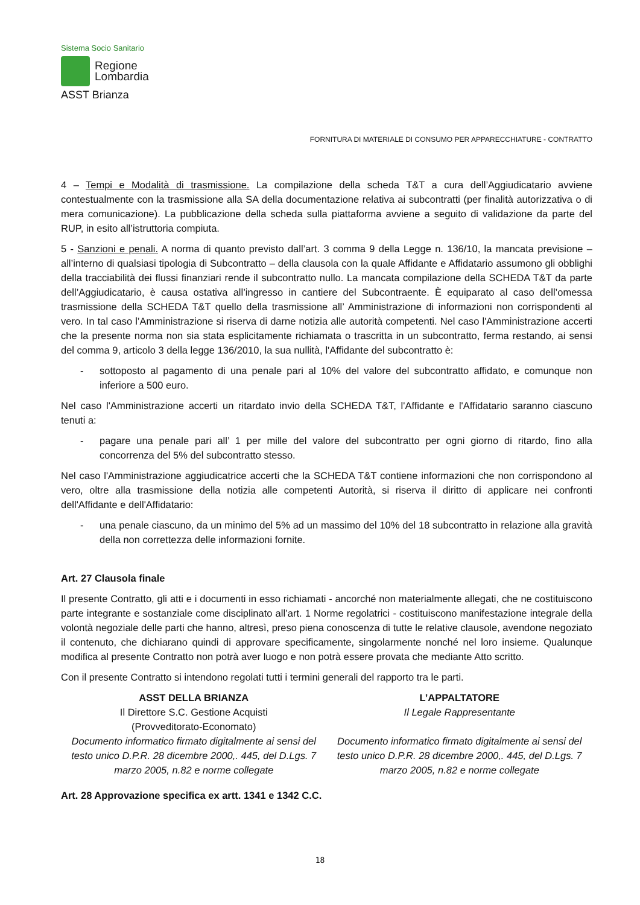Sistema Socio Sanitario
Regione
Lombardia
ASST Brianza
FORNITURA DI MATERIALE DI CONSUMO PER APPARECCHIATURE - CONTRATTO
4 – Tempi e Modalità di trasmissione. La compilazione della scheda T&T a cura dell’Aggiudicatario avviene contestualmente con la trasmissione alla SA della documentazione relativa ai subcontratti (per finalità autorizzativa o di mera comunicazione). La pubblicazione della scheda sulla piattaforma avviene a seguito di validazione da parte del RUP, in esito all’istruttoria compiuta.
5 - Sanzioni e penali. A norma di quanto previsto dall’art. 3 comma 9 della Legge n. 136/10, la mancata previsione – all’interno di qualsiasi tipologia di Subcontratto – della clausola con la quale Affidante e Affidatario assumono gli obblighi della tracciabilità dei flussi finanziari rende il subcontratto nullo. La mancata compilazione della SCHEDA T&T da parte dell’Aggiudicatario, è causa ostativa all’ingresso in cantiere del Subcontraente. È equiparato al caso dell’omessa trasmissione della SCHEDA T&T quello della trasmissione all’ Amministrazione di informazioni non corrispondenti al vero. In tal caso l’Amministrazione si riserva di darne notizia alle autorità competenti. Nel caso l'Amministrazione accerti che la presente norma non sia stata esplicitamente richiamata o trascritta in un subcontratto, ferma restando, ai sensi del comma 9, articolo 3 della legge 136/2010, la sua nullità, l'Affidante del subcontratto è:
- sottoposto al pagamento di una penale pari al 10% del valore del subcontratto affidato, e comunque non inferiore a 500 euro.
Nel caso l'Amministrazione accerti un ritardato invio della SCHEDA T&T, l'Affidante e l'Affidatario saranno ciascuno tenuti a:
- pagare una penale pari all’ 1 per mille del valore del subcontratto per ogni giorno di ritardo, fino alla concorrenza del 5% del subcontratto stesso.
Nel caso l'Amministrazione aggiudicatrice accerti che la SCHEDA T&T contiene informazioni che non corrispondono al vero, oltre alla trasmissione della notizia alle competenti Autorità, si riserva il diritto di applicare nei confronti dell'Affidante e dell'Affidatario:
- una penale ciascuno, da un minimo del 5% ad un massimo del 10% del 18 subcontratto in relazione alla gravità della non correttezza delle informazioni fornite.
Art. 27 Clausola finale
Il presente Contratto, gli atti e i documenti in esso richiamati - ancorché non materialmente allegati, che ne costituiscono parte integrante e sostanziale come disciplinato all’art. 1 Norme regolatrici - costituiscono manifestazione integrale della volontà negoziale delle parti che hanno, altresì, preso piena conoscenza di tutte le relative clausole, avendone negoziato il contenuto, che dichiarano quindi di approvare specificamente, singolarmente nonché nel loro insieme. Qualunque modifica al presente Contratto non potrà aver luogo e non potrà essere provata che mediante Atto scritto.
Con il presente Contratto si intendono regolati tutti i termini generali del rapporto tra le parti.
ASST DELLA BRIANZA
Il Direttore S.C. Gestione Acquisti
(Provveditorato-Economato)
Documento informatico firmato digitalmente ai sensi del testo unico D.P.R. 28 dicembre 2000,. 445, del D.Lgs. 7 marzo 2005, n.82 e norme collegate
L’APPALTATORE
Il Legale Rappresentante
Documento informatico firmato digitalmente ai sensi del testo unico D.P.R. 28 dicembre 2000,. 445, del D.Lgs. 7 marzo 2005, n.82 e norme collegate
Art. 28 Approvazione specifica ex artt. 1341 e 1342 C.C.
18